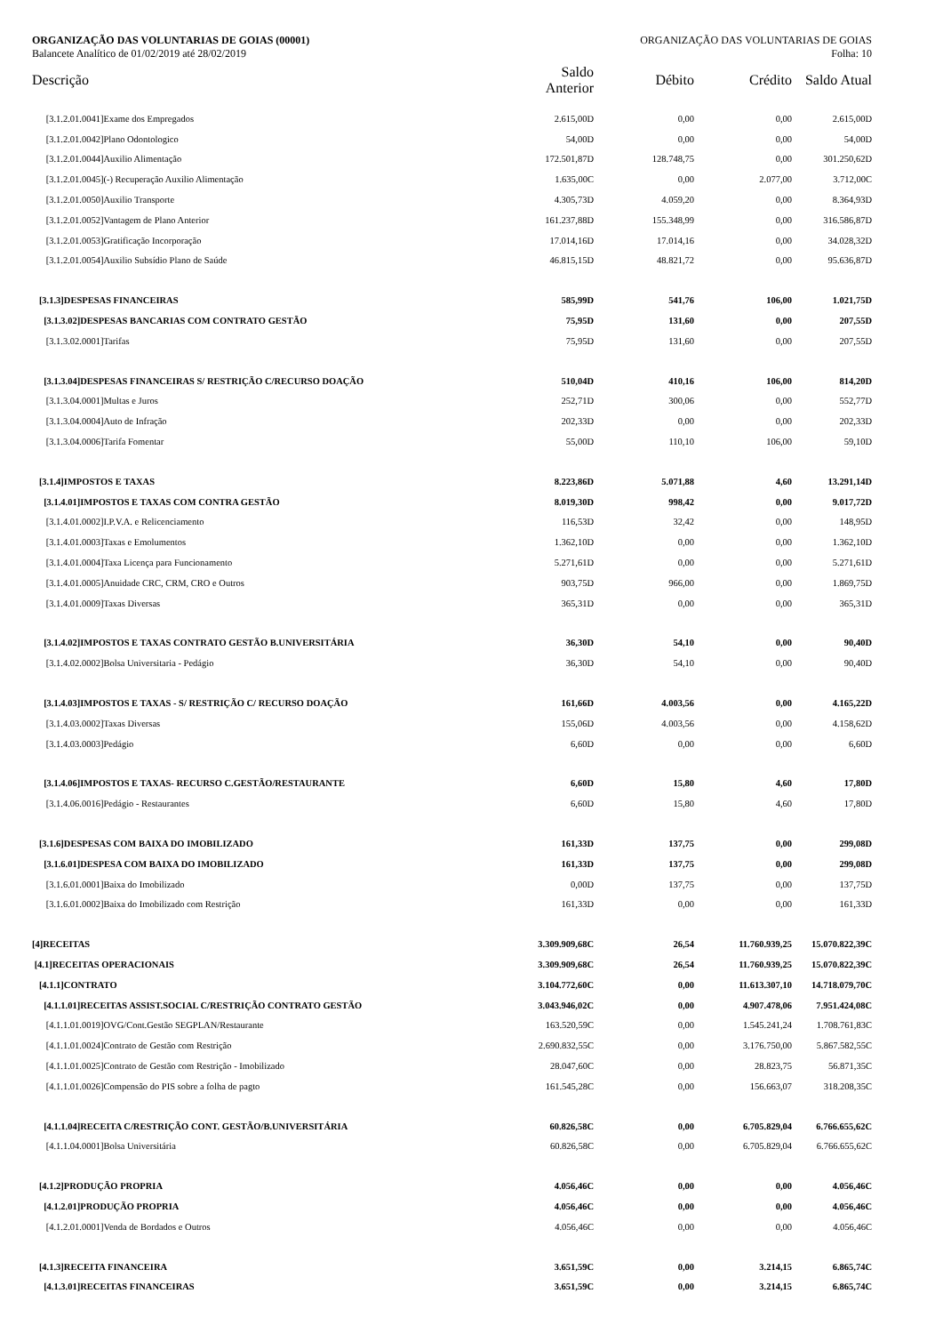ORGANIZAÇÃO DAS VOLUNTARIAS DE GOIAS (00001) ORGANIZAÇÃO DAS VOLUNTARIAS DE GOIAS
Balancete Analítico de 01/02/2019 até 28/02/2019 Folha: 10
| Descrição | Saldo Anterior | Débito | Crédito | Saldo Atual |
| --- | --- | --- | --- | --- |
| [3.1.2.01.0041]Exame dos Empregados | 2.615,00D | 0,00 | 0,00 | 2.615,00D |
| [3.1.2.01.0042]Plano Odontologico | 54,00D | 0,00 | 0,00 | 54,00D |
| [3.1.2.01.0044]Auxilio Alimentação | 172.501,87D | 128.748,75 | 0,00 | 301.250,62D |
| [3.1.2.01.0045](-) Recuperação Auxilio Alimentação | 1.635,00C | 0,00 | 2.077,00 | 3.712,00C |
| [3.1.2.01.0050]Auxilio Transporte | 4.305,73D | 4.059,20 | 0,00 | 8.364,93D |
| [3.1.2.01.0052]Vantagem de Plano Anterior | 161.237,88D | 155.348,99 | 0,00 | 316.586,87D |
| [3.1.2.01.0053]Gratificação Incorporação | 17.014,16D | 17.014,16 | 0,00 | 34.028,32D |
| [3.1.2.01.0054]Auxilio Subsídio Plano de Saúde | 46.815,15D | 48.821,72 | 0,00 | 95.636,87D |
| [3.1.3]DESPESAS FINANCEIRAS | 585,99D | 541,76 | 106,00 | 1.021,75D |
| [3.1.3.02]DESPESAS BANCARIAS COM CONTRATO GESTÃO | 75,95D | 131,60 | 0,00 | 207,55D |
| [3.1.3.02.0001]Tarifas | 75,95D | 131,60 | 0,00 | 207,55D |
| [3.1.3.04]DESPESAS FINANCEIRAS S/ RESTRIÇÃO C/RECURSO DOAÇÃO | 510,04D | 410,16 | 106,00 | 814,20D |
| [3.1.3.04.0001]Multas e Juros | 252,71D | 300,06 | 0,00 | 552,77D |
| [3.1.3.04.0004]Auto de Infração | 202,33D | 0,00 | 0,00 | 202,33D |
| [3.1.3.04.0006]Tarifa Fomentar | 55,00D | 110,10 | 106,00 | 59,10D |
| [3.1.4]IMPOSTOS E TAXAS | 8.223,86D | 5.071,88 | 4,60 | 13.291,14D |
| [3.1.4.01]IMPOSTOS E TAXAS COM CONTRA GESTÃO | 8.019,30D | 998,42 | 0,00 | 9.017,72D |
| [3.1.4.01.0002]I.P.V.A. e Relicenciamento | 116,53D | 32,42 | 0,00 | 148,95D |
| [3.1.4.01.0003]Taxas e Emolumentos | 1.362,10D | 0,00 | 0,00 | 1.362,10D |
| [3.1.4.01.0004]Taxa Licença para Funcionamento | 5.271,61D | 0,00 | 0,00 | 5.271,61D |
| [3.1.4.01.0005]Anuidade CRC, CRM, CRO e Outros | 903,75D | 966,00 | 0,00 | 1.869,75D |
| [3.1.4.01.0009]Taxas Diversas | 365,31D | 0,00 | 0,00 | 365,31D |
| [3.1.4.02]IMPOSTOS E TAXAS CONTRATO GESTÃO B.UNIVERSITÁRIA | 36,30D | 54,10 | 0,00 | 90,40D |
| [3.1.4.02.0002]Bolsa Universitaria - Pedágio | 36,30D | 54,10 | 0,00 | 90,40D |
| [3.1.4.03]IMPOSTOS E TAXAS - S/ RESTRIÇÃO C/ RECURSO DOAÇÃO | 161,66D | 4.003,56 | 0,00 | 4.165,22D |
| [3.1.4.03.0002]Taxas Diversas | 155,06D | 4.003,56 | 0,00 | 4.158,62D |
| [3.1.4.03.0003]Pedágio | 6,60D | 0,00 | 0,00 | 6,60D |
| [3.1.4.06]IMPOSTOS E TAXAS- RECURSO C.GESTÃO/RESTAURANTE | 6,60D | 15,80 | 4,60 | 17,80D |
| [3.1.4.06.0016]Pedágio - Restaurantes | 6,60D | 15,80 | 4,60 | 17,80D |
| [3.1.6]DESPESAS COM BAIXA DO IMOBILIZADO | 161,33D | 137,75 | 0,00 | 299,08D |
| [3.1.6.01]DESPESA COM BAIXA DO IMOBILIZADO | 161,33D | 137,75 | 0,00 | 299,08D |
| [3.1.6.01.0001]Baixa do Imobilizado | 0,00D | 137,75 | 0,00 | 137,75D |
| [3.1.6.01.0002]Baixa do Imobilizado com Restrição | 161,33D | 0,00 | 0,00 | 161,33D |
| [4]RECEITAS | 3.309.909,68C | 26,54 | 11.760.939,25 | 15.070.822,39C |
| [4.1]RECEITAS OPERACIONAIS | 3.309.909,68C | 26,54 | 11.760.939,25 | 15.070.822,39C |
| [4.1.1]CONTRATO | 3.104.772,60C | 0,00 | 11.613.307,10 | 14.718.079,70C |
| [4.1.1.01]RECEITAS ASSIST.SOCIAL C/RESTRIÇÃO CONTRATO GESTÃO | 3.043.946,02C | 0,00 | 4.907.478,06 | 7.951.424,08C |
| [4.1.1.01.0019]OVG/Cont.Gestão SEGPLAN/Restaurante | 163.520,59C | 0,00 | 1.545.241,24 | 1.708.761,83C |
| [4.1.1.01.0024]Contrato de Gestão com Restrição | 2.690.832,55C | 0,00 | 3.176.750,00 | 5.867.582,55C |
| [4.1.1.01.0025]Contrato de Gestão com Restrição - Imobilizado | 28.047,60C | 0,00 | 28.823,75 | 56.871,35C |
| [4.1.1.01.0026]Compensão do PIS sobre a folha de pagto | 161.545,28C | 0,00 | 156.663,07 | 318.208,35C |
| [4.1.1.04]RECEITA C/RESTRIÇÃO CONT. GESTÃO/B.UNIVERSITÁRIA | 60.826,58C | 0,00 | 6.705.829,04 | 6.766.655,62C |
| [4.1.1.04.0001]Bolsa Universitária | 60.826,58C | 0,00 | 6.705.829,04 | 6.766.655,62C |
| [4.1.2]PRODUÇÃO PROPRIA | 4.056,46C | 0,00 | 0,00 | 4.056,46C |
| [4.1.2.01]PRODUÇÃO PROPRIA | 4.056,46C | 0,00 | 0,00 | 4.056,46C |
| [4.1.2.01.0001]Venda de Bordados e Outros | 4.056,46C | 0,00 | 0,00 | 4.056,46C |
| [4.1.3]RECEITA FINANCEIRA | 3.651,59C | 0,00 | 3.214,15 | 6.865,74C |
| [4.1.3.01]RECEITAS FINANCEIRAS | 3.651,59C | 0,00 | 3.214,15 | 6.865,74C |